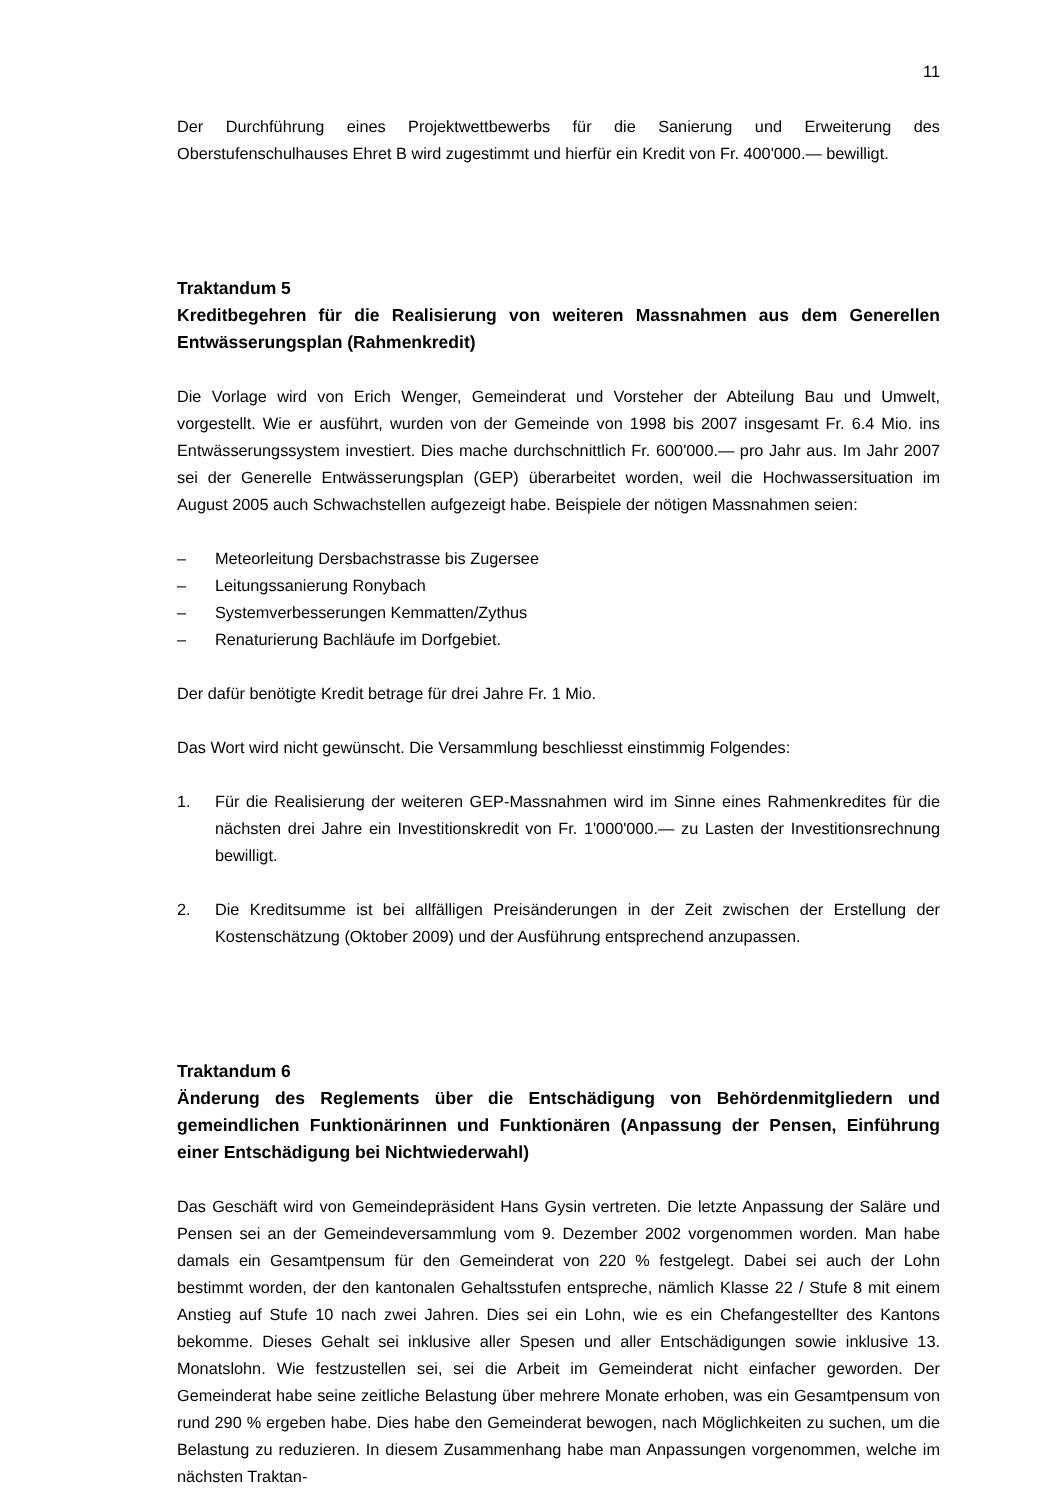11
Der Durchführung eines Projektwettbewerbs für die Sanierung und Erweiterung des Oberstufenschulhauses Ehret B wird zugestimmt und hierfür ein Kredit von Fr. 400'000.— bewilligt.
Traktandum 5
Kreditbegehren für die Realisierung von weiteren Massnahmen aus dem Generellen Entwässerungsplan (Rahmenkredit)
Die Vorlage wird von Erich Wenger, Gemeinderat und Vorsteher der Abteilung Bau und Umwelt, vorgestellt. Wie er ausführt, wurden von der Gemeinde von 1998 bis 2007 insgesamt Fr. 6.4 Mio. ins Entwässerungssystem investiert. Dies mache durchschnittlich Fr. 600'000.— pro Jahr aus. Im Jahr 2007 sei der Generelle Entwässerungsplan (GEP) überarbeitet worden, weil die Hochwassersituation im August 2005 auch Schwachstellen aufgezeigt habe. Beispiele der nötigen Massnahmen seien:
– Meteorleitung Dersbachstrasse bis Zugersee
– Leitungssanierung Ronybach
– Systemverbesserungen Kemmatten/Zythus
– Renaturierung Bachläufe im Dorfgebiet.
Der dafür benötigte Kredit betrage für drei Jahre Fr. 1 Mio.
Das Wort wird nicht gewünscht. Die Versammlung beschliesst einstimmig Folgendes:
1. Für die Realisierung der weiteren GEP-Massnahmen wird im Sinne eines Rahmenkredites für die nächsten drei Jahre ein Investitionskredit von Fr. 1'000'000.— zu Lasten der Investitionsrechnung bewilligt.
2. Die Kreditsumme ist bei allfälligen Preisänderungen in der Zeit zwischen der Erstellung der Kostenschätzung (Oktober 2009) und der Ausführung entsprechend anzupassen.
Traktandum 6
Änderung des Reglements über die Entschädigung von Behördenmitgliedern und gemeindlichen Funktionärinnen und Funktionären (Anpassung der Pensen, Einführung einer Entschädigung bei Nichtwiederwahl)
Das Geschäft wird von Gemeindepräsident Hans Gysin vertreten. Die letzte Anpassung der Saläre und Pensen sei an der Gemeindeversammlung vom 9. Dezember 2002 vorgenommen worden. Man habe damals ein Gesamtpensum für den Gemeinderat von 220 % festgelegt. Dabei sei auch der Lohn bestimmt worden, der den kantonalen Gehaltsstufen entspreche, nämlich Klasse 22 / Stufe 8 mit einem Anstieg auf Stufe 10 nach zwei Jahren. Dies sei ein Lohn, wie es ein Chefangestellter des Kantons bekomme. Dieses Gehalt sei inklusive aller Spesen und aller Entschädigungen sowie inklusive 13. Monatslohn. Wie festzustellen sei, sei die Arbeit im Gemeinderat nicht einfacher geworden. Der Gemeinderat habe seine zeitliche Belastung über mehrere Monate erhoben, was ein Gesamtpensum von rund 290 % ergeben habe. Dies habe den Gemeinderat bewogen, nach Möglichkeiten zu suchen, um die Belastung zu reduzieren. In diesem Zusammenhang habe man Anpassungen vorgenommen, welche im nächsten Traktan-